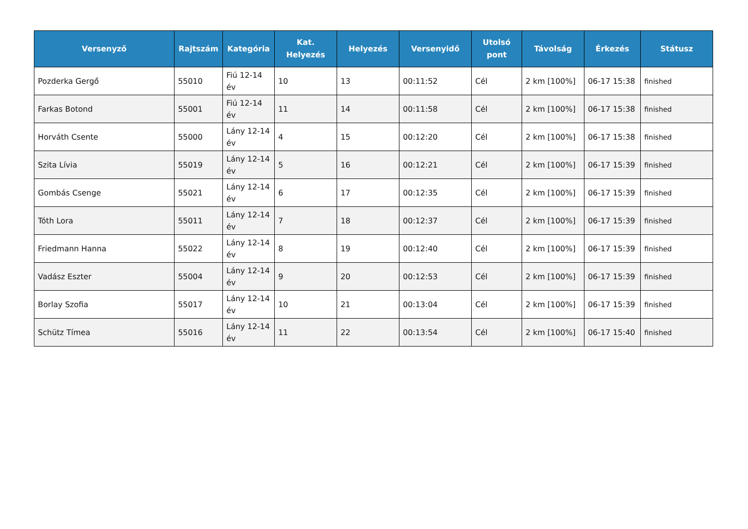| Versenyző | Rajtszám | Kategória | Kat. Helyezés | Helyezés | Versenyidő | Utolsó pont | Távolság | Érkezés | Státusz |
| --- | --- | --- | --- | --- | --- | --- | --- | --- | --- |
| Pozderka Gergő | 55010 | Fiú 12-14 év | 10 | 13 | 00:11:52 | Cél | 2 km [100%] | 06-17 15:38 | finished |
| Farkas Botond | 55001 | Fiú 12-14 év | 11 | 14 | 00:11:58 | Cél | 2 km [100%] | 06-17 15:38 | finished |
| Horváth Csente | 55000 | Lány 12-14 év | 4 | 15 | 00:12:20 | Cél | 2 km [100%] | 06-17 15:38 | finished |
| Szita Lívia | 55019 | Lány 12-14 év | 5 | 16 | 00:12:21 | Cél | 2 km [100%] | 06-17 15:39 | finished |
| Gombás Csenge | 55021 | Lány 12-14 év | 6 | 17 | 00:12:35 | Cél | 2 km [100%] | 06-17 15:39 | finished |
| Tóth Lora | 55011 | Lány 12-14 év | 7 | 18 | 00:12:37 | Cél | 2 km [100%] | 06-17 15:39 | finished |
| Friedmann Hanna | 55022 | Lány 12-14 év | 8 | 19 | 00:12:40 | Cél | 2 km [100%] | 06-17 15:39 | finished |
| Vadász Eszter | 55004 | Lány 12-14 év | 9 | 20 | 00:12:53 | Cél | 2 km [100%] | 06-17 15:39 | finished |
| Borlay Szofia | 55017 | Lány 12-14 év | 10 | 21 | 00:13:04 | Cél | 2 km [100%] | 06-17 15:39 | finished |
| Schütz Tímea | 55016 | Lány 12-14 év | 11 | 22 | 00:13:54 | Cél | 2 km [100%] | 06-17 15:40 | finished |